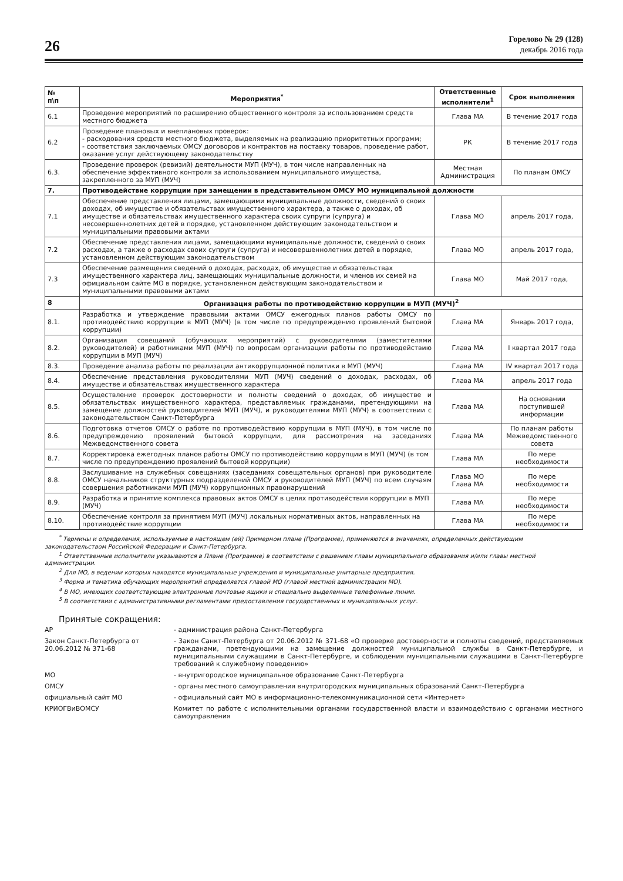26
Горелово № 29 (128)
декабрь 2016 года
| № п\п | Мероприятия<sup>*</sup> | Ответственные исполнители<sup>1</sup> | Срок выполнения |
| --- | --- | --- | --- |
| 6.1 | Проведение мероприятий по расширению общественного контроля за использованием средств местного бюджета | Глава МА | В течение 2017 года |
| 6.2 | Проведение плановых и внеплановых проверок: - расходования средств местного бюджета, выделяемых на реализацию приоритетных программ; - соответствия заключаемых ОМСУ договоров и контрактов на поставку товаров, проведение работ, оказание услуг действующему законодательству | РК | В течение 2017 года |
| 6.3. | Проведение проверок (ревизий) деятельности МУП (МУЧ), в том числе направленных на обеспечение эффективного контроля за использованием муниципального имущества, закрепленного за МУП (МУЧ) | Местная Администрация | По планам ОМСУ |
| 7. | Противодействие коррупции при замещении в представительном ОМСУ МО муниципальной должности | | |
| 7.1 | Обеспечение представления лицами, замещающими муниципальные должности, сведений о своих доходах, об имуществе и обязательствах имущественного характера, а также о доходах, об имуществе и обязательствах имущественного характера своих супруги (супруга) и несовершеннолетних детей в порядке, установленном действующим законодательством и муниципальными правовыми актами | Глава МО | апрель 2017 года, |
| 7.2 | Обеспечение представления лицами, замещающими муниципальные должности, сведений о своих расходах, а также о расходах своих супруги (супруга) и несовершеннолетних детей в порядке, установленном действующим законодательством | Глава МО | апрель 2017 года, |
| 7.3 | Обеспечение размещения сведений о доходах, расходах, об имуществе и обязательствах имущественного характера лиц, замещающих муниципальные должности, и членов их семей на официальном сайте МО в порядке, установленном действующим законодательством и муниципальными правовыми актами | Глава МО | Май 2017 года, |
| 8 | Организация работы по противодействию коррупции в МУП (МУЧ)<sup>2</sup> | | |
| 8.1. | Разработка и утверждение правовыми актами ОМСУ ежегодных планов работы ОМСУ по противодействию коррупции в МУП (МУЧ) (в том числе по предупреждению проявлений бытовой коррупции) | Глава МА | Январь 2017 года, |
| 8.2. | Организация совещаний (обучающих мероприятий) с руководителями (заместителями руководителей) и работниками МУП (МУЧ) по вопросам организации работы по противодействию коррупции в МУП (МУЧ) | Глава МА | I квартал 2017 года |
| 8.3. | Проведение анализа работы по реализации антикоррупционной политики в МУП (МУЧ) | Глава МА | IV квартал 2017 года |
| 8.4. | Обеспечение представления руководителями МУП (МУЧ) сведений о доходах, расходах, об имуществе и обязательствах имущественного характера | Глава МА | апрель 2017 года |
| 8.5. | Осуществление проверок достоверности и полноты сведений о доходах, об имуществе и обязательствах имущественного характера, представляемых гражданами, претендующими на замещение должностей руководителей МУП (МУЧ), и руководителями МУП (МУЧ) в соответствии с законодательством Санкт-Петербурга | Глава МА | На основании поступившей информации |
| 8.6. | Подготовка отчетов ОМСУ о работе по противодействию коррупции в МУП (МУЧ), в том числе по предупреждению проявлений бытовой коррупции, для рассмотрения на заседаниях Межведомственного совета | Глава МА | По планам работы Межведомственного совета |
| 8.7. | Корректировка ежегодных планов работы ОМСУ по противодействию коррупции в МУП (МУЧ) (в том числе по предупреждению проявлений бытовой коррупции) | Глава МА | По мере необходимости |
| 8.8. | Заслушивание на служебных совещаниях (заседаниях совещательных органов) при руководителе ОМСУ начальников структурных подразделений ОМСУ и руководителей МУП (МУЧ) по всем случаям совершения работниками МУП (МУЧ) коррупционных правонарушений | Глава МО Глава МА | По мере необходимости |
| 8.9. | Разработка и принятие комплекса правовых актов ОМСУ в целях противодействия коррупции в МУП (МУЧ) | Глава МА | По мере необходимости |
| 8.10. | Обеспечение контроля за принятием МУП (МУЧ) локальных нормативных актов, направленных на противодействие коррупции | Глава МА | По мере необходимости |
<sup>*</sup> Термины и определения, используемые в настоящем (ей) Примерном плане (Программе), применяются в значениях, определенных действующим законодательством Российской Федерации и Санкт-Петербурга.
<sup>1</sup> Ответственные исполнители указываются в Плане (Программе) в соответствии с решением главы муниципального образования и/или главы местной администрации.
<sup>2</sup> Для МО, в ведении которых находятся муниципальные учреждения и муниципальные унитарные предприятия.
<sup>3</sup> Форма и тематика обучающих мероприятий определяется главой МО (главой местной администрации МО).
<sup>4</sup> В МО, имеющих соответствующие электронные почтовые ящики и специально выделенные телефонные линии.
<sup>5</sup> В соответствии с административными регламентами предоставления государственных и муниципальных услуг.
Принятые сокращения:
АР
- администрация района Санкт-Петербурга
Закон Санкт-Петербурга от 20.06.2012 № 371-68
- Закон Санкт-Петербурга от 20.06.2012 № 371-68 «О проверке достоверности и полноты сведений, представляемых гражданами, претендующими на замещение должностей муниципальной службы в Санкт-Петербурге, и муниципальными служащими в Санкт-Петербурге, и соблюдения муниципальными служащими в Санкт-Петербурге требований к служебному поведению»
МО
- внутригородское муниципальное образование Санкт-Петербурга
ОМСУ
- органы местного самоуправления внутригородских муниципальных образований Санкт-Петербурга
официальный сайт МО
- официальный сайт МО в информационно-телекоммуникационной сети «Интернет»
КРИОГВиВОМСУ
Комитет по работе с исполнительными органами государственной власти и взаимодействию с органами местного самоуправления